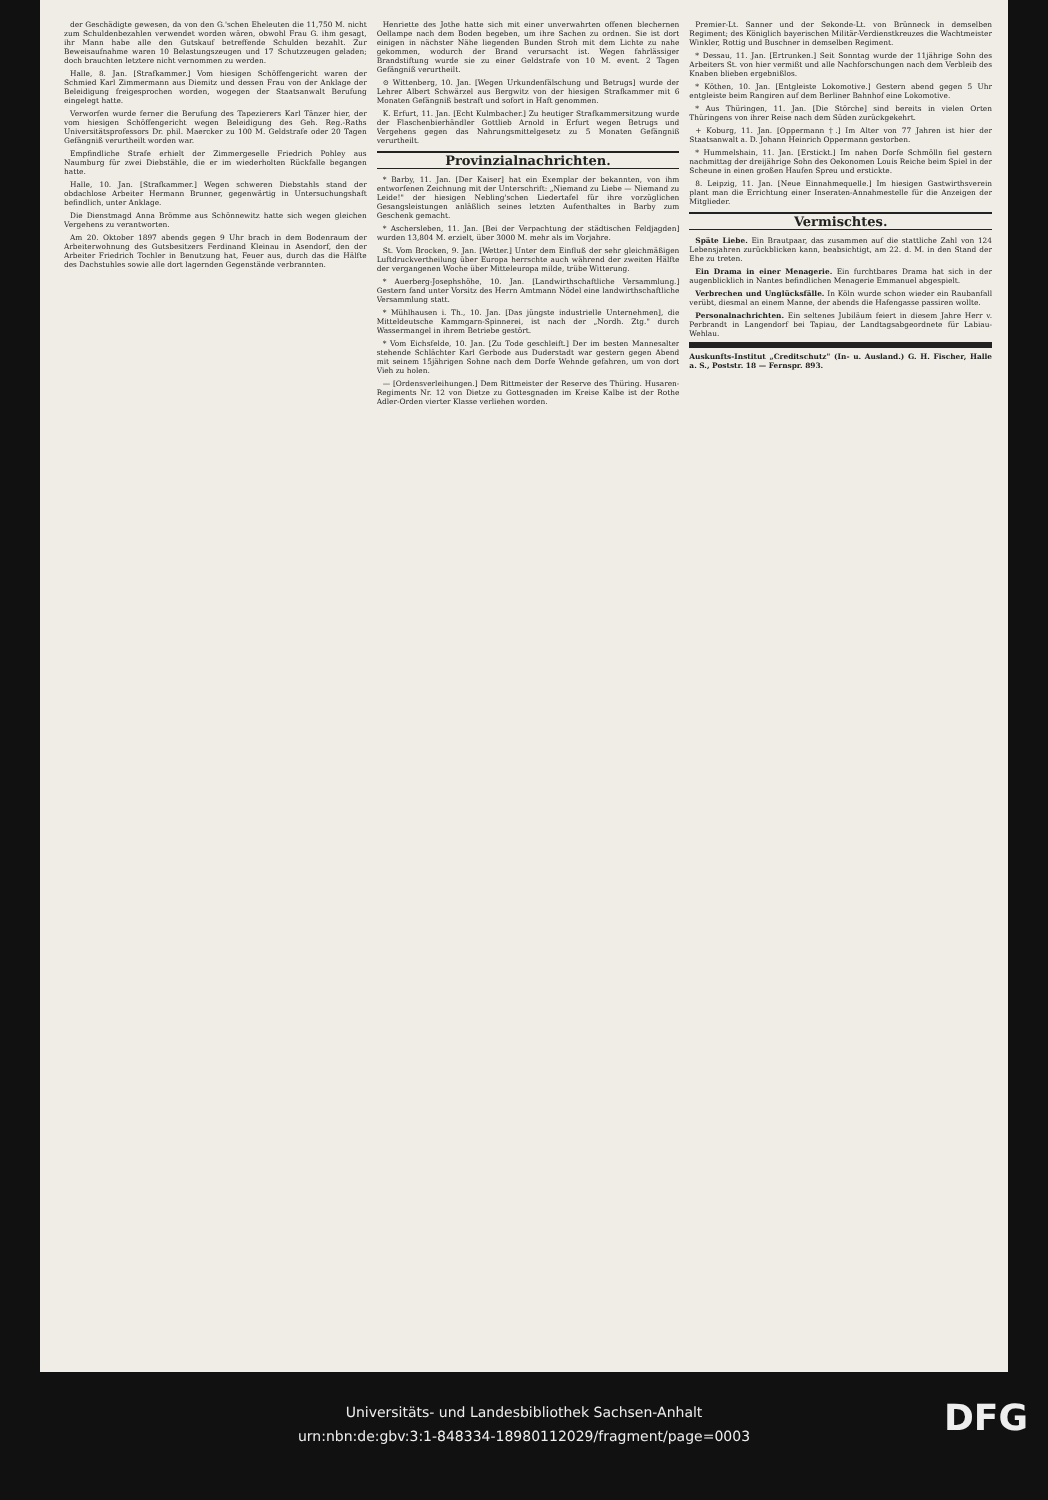der Geschädigte gewesen, da von den G.'schen Eheleuten die 11,750 M. nicht zum Schuldenbezahlen verwendet worden wären, obwohl Frau G. ihm gesagt, ihr Mann habe alle den Gutskauf betreffende Schulden bezahlt. Zur Beweisaufnahme waren 10 Belastungszeugen und 17 Schutzzeugen geladen; doch brauchten letztere nicht vernommen zu werden.
Halle, 8. Jan. [Strafkammer.] Vom hiesigen Schöffengericht waren der Schmied Karl Zimmermann aus Diemitz und dessen Frau von der Anklage der Beleidigung freigesprochen worden, wogegen der Staatsanwalt Berufung eingelegt hatte.
Verworfen wurde ferner die Berufung des Tapezierers Karl Tänzer hier, der vom hiesigen Schöffengericht wegen Beleidigung des Geh. Reg.-Raths Universitätsprofessors Dr. phil. Maercker zu 100 M. Geldstrafe oder 20 Tagen Gefängniß verurtheilt worden war.
Empfindliche Strafe erhielt der Zimmergeselle Friedrich Pohley aus Naumburg für zwei Diebstähle, die er im wiederholten Rückfalle begangen hatte.
Halle, 10. Jan. [Strafkammer.] Wegen schweren Diebstahls stand der obdachlose Arbeiter Hermann Brunner, gegenwärtig in Untersuchungshaft befindlich, unter Anklage.
Die Dienstmagd Anna Brömme aus Schönnewitz hatte sich wegen gleichen Vergehens zu verantworten.
Am 20. Oktober 1897 abends gegen 9 Uhr brach in dem Bodenraum der Arbeiterwohnung des Gutsbesitzers Ferdinand Kleinau in Asendorf, den der Arbeiter Friedrich Tochler in Benutzung hat, Feuer aus, durch das die Hälfte des Dachstuhles sowie alle dort lagernden Gegenstände verbrannten.
Henriette des Jothe hatte sich mit einer unverwahrten offenen blechernen Oellampe nach dem Boden begeben, um ihre Sachen zu ordnen. Sie ist dort einigen in nächster Nähe liegenden Bunden Stroh mit dem Lichte zu nahe gekommen, wodurch der Brand verursacht ist. Wegen fahrlässiger Brandstiftung wurde sie zu einer Geldstrafe von 10 M. event. 2 Tagen Gefängniß verurtheilt.
⊙ Wittenberg, 10. Jan. [Wegen Urkundenfälschung und Betrugs] wurde der Lehrer Albert Schwärzel aus Bergwitz von der hiesigen Strafkammer mit 6 Monaten Gefängniß bestraft und sofort in Haft genommen.
K. Erfurt, 11. Jan. [Echt Kulmbacher.] Zu heutiger Strafkammersitzung wurde der Flaschenbierhändler Gottlieb Arnold in Erfurt wegen Betrugs und Vergehens gegen das Nahrungsmittelgesetz zu 5 Monaten Gefängniß verurtheilt.
Provinzialnachrichten.
* Barby, 11. Jan. [Der Kaiser] hat ein Exemplar der bekannten, von ihm entworfenen Zeichnung mit der Unterschrift: „Niemand zu Liebe — Niemand zu Leide!" der hiesigen Nebling'schen Liedertafel für ihre vorzüglichen Gesangsleistungen anläßlich seines letzten Aufenthaltes in Barby zum Geschenk gemacht.
* Aschersleben, 11. Jan. [Bei der Verpachtung der städtischen Feldjagden] wurden 13,804 M. erzielt, über 3000 M. mehr als im Vorjahre.
St. Vom Brocken, 9. Jan. [Wetter.] Unter dem Einfluß der sehr gleichmäßigen Luftdruckvertheilung über Europa herrschte auch während der zweiten Hälfte der vergangenen Woche über Mitteleuropa milde, trübe Witterung.
* Auerberg-Josephshöhe, 10. Jan. [Landwirthschaftliche Versammlung.] Gestern fand unter Vorsitz des Herrn Amtmann Nödel eine landwirthschaftliche Versammlung statt.
* Mühlhausen i. Th., 10. Jan. [Das jüngste industrielle Unternehmen], die Mitteldeutsche Kammgarn-Spinnerei, ist nach der „Nordh. Ztg." durch Wassermangel in ihrem Betriebe gestört.
* Vom Eichsfelde, 10. Jan. [Zu Tode geschleift.] Der im besten Mannesalter stehende Schlächter Karl Gerbode aus Duderstadt war gestern gegen Abend mit seinem 15jährigen Sohne nach dem Dorfe Wehnde gefahren, um von dort Vieh zu holen.
— [Ordensverleihungen.] Dem Rittmeister der Reserve des Thüring. Husaren-Regiments Nr. 12 von Dietze zu Gottesgnaden im Kreise Kalbe ist der Rothe Adler-Orden vierter Klasse verliehen worden.
Premier-Lt. Sanner und der Sekonde-Lt. von Brünneck in demselben Regiment; des Königlich bayerischen Militär-Verdienstkreuzes die Wachtmeister Winkler, Rottig und Buschner in demselben Regiment.
* Dessau, 11. Jan. [Ertrunken.] Seit Sonntag wurde der 11jährige Sohn des Arbeiters St. von hier vermißt und alle Nachforschungen nach dem Verbleib des Knaben blieben ergebnißlos.
* Köthen, 10. Jan. [Entgleiste Lokomotive.] Gestern abend gegen 5 Uhr entgleiste beim Rangiren auf dem Berliner Bahnhof eine Lokomotive.
* Aus Thüringen, 11. Jan. [Die Störche] sind bereits in vielen Orten Thüringens von ihrer Reise nach dem Süden zurückgekehrt.
+ Koburg, 11. Jan. [Oppermann †.] Im Alter von 77 Jahren ist hier der Staatsanwalt a. D. Johann Heinrich Oppermann gestorben.
* Hummelshain, 11. Jan. [Erstickt.] Im nahen Dorfe Schmölln fiel gestern nachmittag der dreijährige Sohn des Oekonomen Louis Reiche beim Spiel in der Scheune in einen großen Haufen Spreu und erstickte.
8. Leipzig, 11. Jan. [Neue Einnahmequelle.] Im hiesigen Gastwirthsverein plant man die Errichtung einer Inseraten-Annahmestelle für die Anzeigen der Mitglieder.
Vermischtes.
Späte Liebe. Ein Brautpaar, das zusammen auf die stattliche Zahl von 124 Lebensjahren zurückblicken kann, beabsichtigt, am 22. d. M. in den Stand der Ehe zu treten.
Ein Drama in einer Menagerie. Ein furchtbares Drama hat sich in der augenblicklich in Nantes befindlichen Menagerie Emmanuel abgespielt.
Verbrechen und Unglücksfälle. In Köln wurde schon wieder ein Raubanfall verübt, diesmal an einem Manne, der abends die Hafengasse passiren wollte.
Personalnachrichten. Ein seltenes Jubiläum feiert in diesem Jahre Herr v. Perbrandt in Langendorf bei Tapiau, der Landtagsabgeordnete für Labiau-Wehlau.
Auskunfts-Institut „Creditschutz" (In- u. Ausland.) G. H. Fischer, Halle a. S., Poststr. 18 — Fernspr. 893.
Universitäts- und Landesbibliothek Sachsen-Anhalt
urn:nbn:de:gbv:3:1-848334-18980112029/fragment/page=0003
DFG